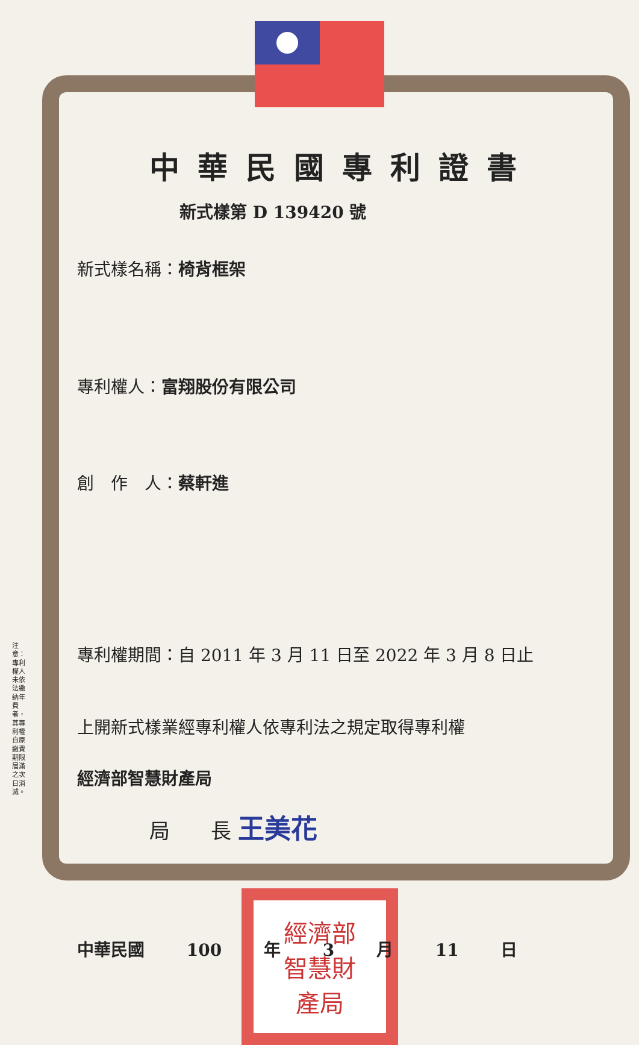中華民國專利證書
新式樣第 D 139420 號
新式樣名稱：椅背框架
專利權人：富翔股份有限公司
創　作　人：蔡軒進
專利權期間：自 2011 年 3 月 11 日至 2022 年 3 月 8 日止
上開新式樣業經專利權人依專利法之規定取得專利權
經濟部智慧財產局
局　　長 王美花
中華民國 100 年 3 月 11 日
經濟部
智慧財
產局
注意：專利權人未依法繳納年費者，其專利權自原繳費期限屆滿之次日消滅。